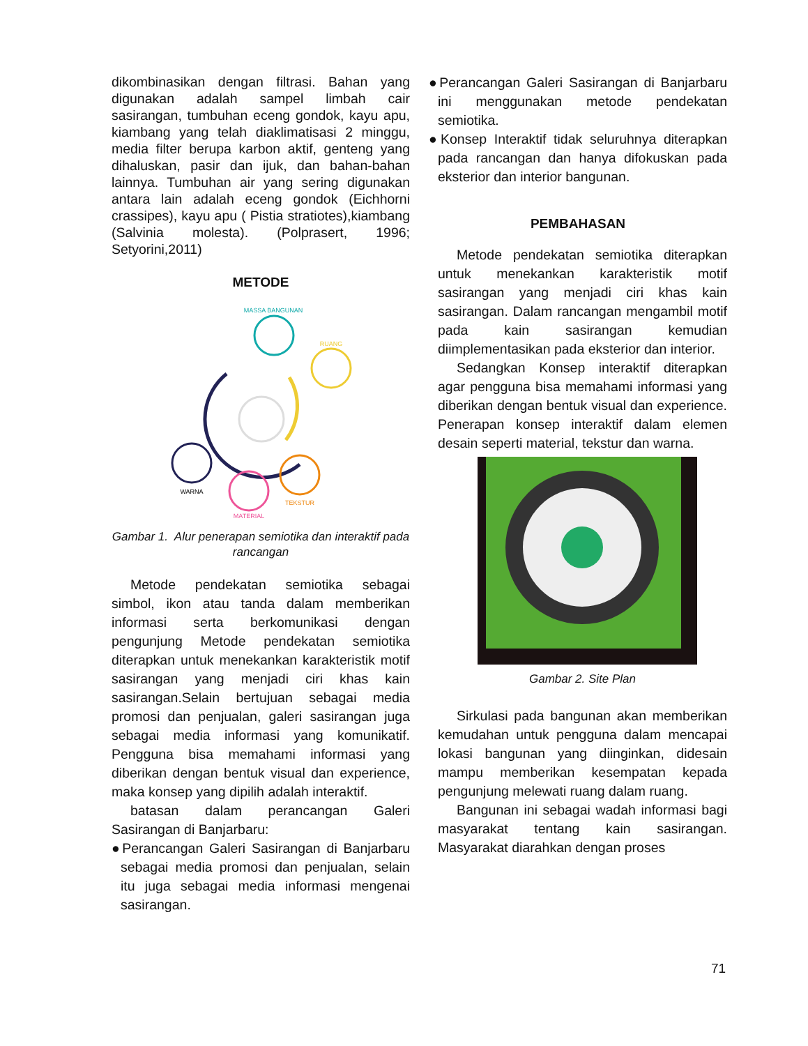dikombinasikan dengan filtrasi. Bahan yang digunakan adalah sampel limbah cair sasirangan, tumbuhan eceng gondok, kayu apu, kiambang yang telah diaklimatisasi 2 minggu, media filter berupa karbon aktif, genteng yang dihaluskan, pasir dan ijuk, dan bahan-bahan lainnya. Tumbuhan air yang sering digunakan antara lain adalah eceng gondok (Eichhorni crassipes), kayu apu ( Pistia stratiotes),kiambang (Salvinia molesta). (Polprasert, 1996; Setyorini,2011)
METODE
MASSA BANGUNAN
RUANG
WARNA
MATERIAL
TEKSTUR
Gambar 1. Alur penerapan semiotika dan interaktif pada rancangan
Metode pendekatan semiotika sebagai simbol, ikon atau tanda dalam memberikan informasi serta berkomunikasi dengan pengunjung Metode pendekatan semiotika diterapkan untuk menekankan karakteristik motif sasirangan yang menjadi ciri khas kain sasirangan.Selain bertujuan sebagai media promosi dan penjualan, galeri sasirangan juga sebagai media informasi yang komunikatif. Pengguna bisa memahami informasi yang diberikan dengan bentuk visual dan experience, maka konsep yang dipilih adalah interaktif.
batasan dalam perancangan Galeri Sasirangan di Banjarbaru:
●Perancangan Galeri Sasirangan di Banjarbaru sebagai media promosi dan penjualan, selain itu juga sebagai media informasi mengenai sasirangan.
●Perancangan Galeri Sasirangan di Banjarbaru ini menggunakan metode pendekatan semiotika.
●Konsep Interaktif tidak seluruhnya diterapkan pada rancangan dan hanya difokuskan pada eksterior dan interior bangunan.
PEMBAHASAN
Metode pendekatan semiotika diterapkan untuk menekankan karakteristik motif sasirangan yang menjadi ciri khas kain sasirangan. Dalam rancangan mengambil motif pada kain sasirangan kemudian diimplementasikan pada eksterior dan interior.
Sedangkan Konsep interaktif diterapkan agar pengguna bisa memahami informasi yang diberikan dengan bentuk visual dan experience. Penerapan konsep interaktif dalam elemen desain seperti material, tekstur dan warna.
Gambar 2. Site Plan
Sirkulasi pada bangunan akan memberikan kemudahan untuk pengguna dalam mencapai lokasi bangunan yang diinginkan, didesain mampu memberikan kesempatan kepada pengunjung melewati ruang dalam ruang.
Bangunan ini sebagai wadah informasi bagi masyarakat tentang kain sasirangan. Masyarakat diarahkan dengan proses
71